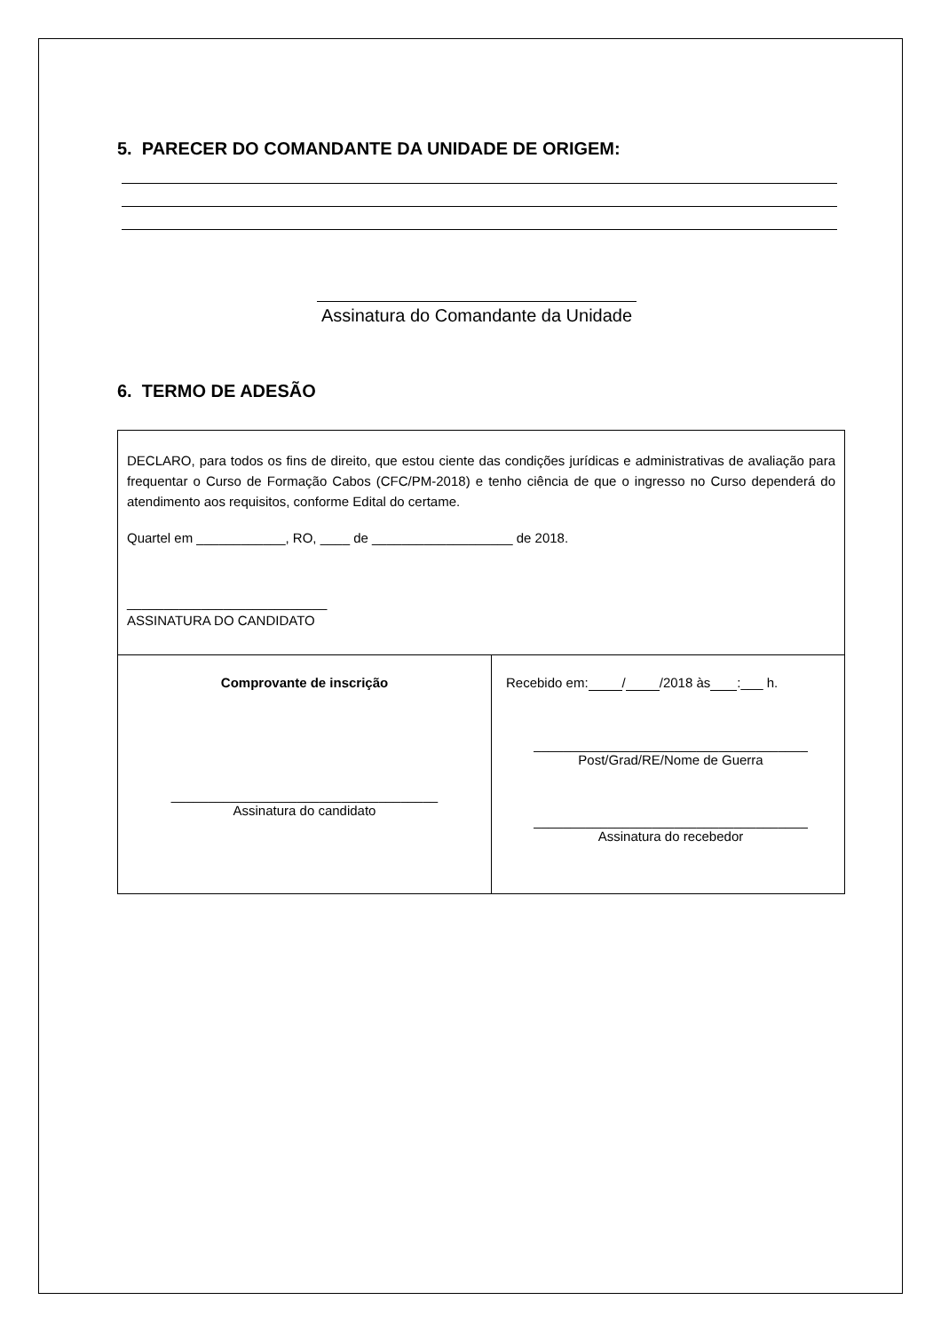5. PARECER DO COMANDANTE DA UNIDADE DE ORIGEM:
Assinatura do Comandante da Unidade
6. TERMO DE ADESÃO
| DECLARO, para todos os fins de direito, que estou ciente das condições jurídicas e administrativas de avaliação para frequentar o Curso de Formação Cabos (CFC/PM-2018) e tenho ciência de que o ingresso no Curso dependerá do atendimento aos requisitos, conforme Edital do certame. Quartel em ____________, RO, ____ de ___________________ de 2018. ___________________________ ASSINATURA DO CANDIDATO | |
| Comprovante de inscrição ____________________________________ Assinatura do candidato | Recebido em: / /2018 às :___ h. _____________________________________ Post/Grad/RE/Nome de Guerra _____________________________________ Assinatura do recebedor |